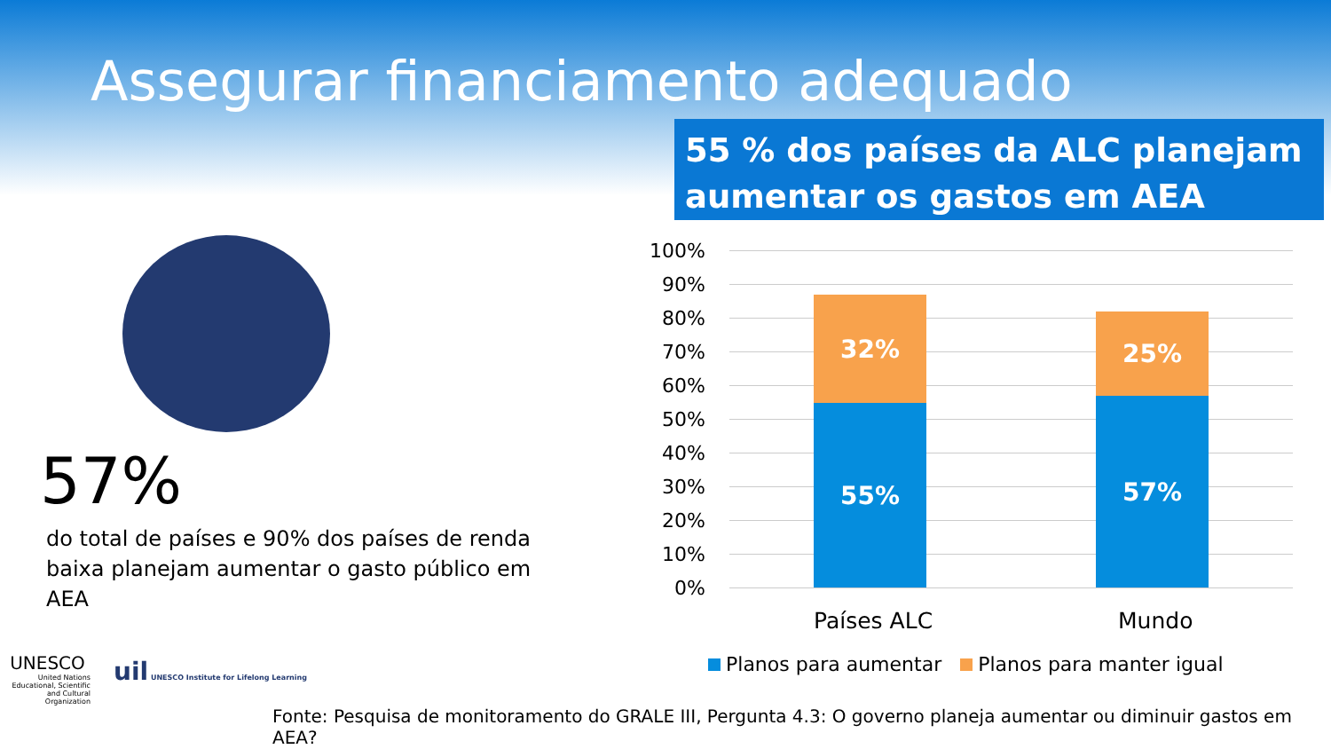Assegurar financiamento adequado
55 % dos países da ALC planejam aumentar os gastos em AEA
57%
do total de países e 90% dos países de renda baixa planejam aumentar o gasto público em AEA
100%
90%
80%
70%
60%
50%
40%
30%
20%
10%
0%
32%
55%
25%
57%
Países ALC Mundo
Planos para aumentar Planos para manter igual
UNESCO
United Nations Educational, Scientific and Cultural Organization
uil UNESCO Institute for Lifelong Learning
Fonte: Pesquisa de monitoramento do GRALE III, Pergunta 4.3: O governo planeja aumentar ou diminuir gastos em AEA?